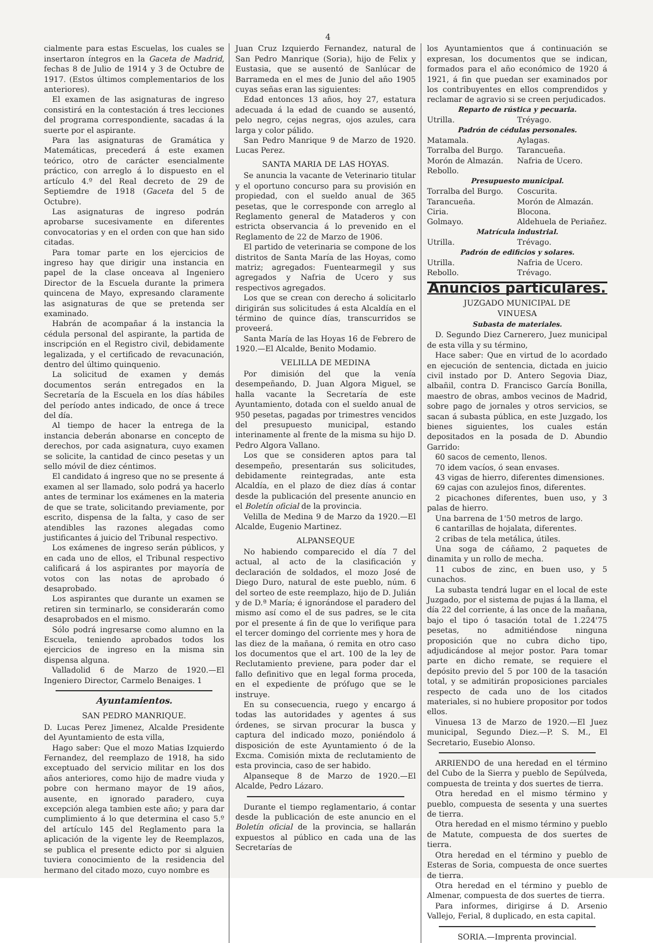4
cialmente para estas Escuelas, los cuales se insertaron íntegros en la Gaceta de Madrid, fechas 8 de Julio de 1914 y 3 de Octubre de 1917. (Estos últimos complementarios de los anteriores).
El examen de las asignaturas de ingreso consistirá en la contestación á tres lecciones del programa correspondiente, sacadas á la suerte por el aspirante.
Para las asignaturas de Gramática y Matemáticas, precederá á este examen teórico, otro de carácter esencialmente práctico, con arreglo á lo dispuesto en el artículo 4.º del Real decreto de 29 de Septiemdre de 1918 (Gaceta del 5 de Octubre).
Las asignaturas de ingreso podrán aprobarse sucesivamente en diferentes convocatorias y en el orden con que han sido citadas.
Para tomar parte en los ejercicios de ingreso hay que dirigir una instancia en papel de la clase onceava al Ingeniero Director de la Escuela durante la primera quincena de Mayo, expresando claramente las asignaturas de que se pretenda ser examinado.
Habrán de acompañar á la instancia la cédula personal del aspirante, la partida de inscripción en el Registro civil, debidamente legalizada, y el certificado de revacunación, dentro del último quinquenio.
La solicitud de examen y demás documentos serán entregados en la Secretaría de la Escuela en los días hábiles del período antes indicado, de once á trece del día.
Al tiempo de hacer la entrega de la instancia deberán abonarse en concepto de derechos, por cada asignatura, cuyo examen se solicite, la cantidad de cinco pesetas y un sello móvil de diez céntimos.
El candidato á ingreso que no se presente á examen al ser llamado, solo podrá ya hacerlo antes de terminar los exámenes en la materia de que se trate, solicitando previamente, por escrito, dispensa de la falta, y caso de ser atendibles las razones alegadas como justificantes á juicio del Tribunal respectivo.
Los exámenes de ingreso serán públicos, y en cada uno de ellos, el Tribunal respectivo calificará á los aspirantes por mayoría de votos con las notas de aprobado ó desaprobado.
Los aspirantes que durante un examen se retiren sin terminarlo, se considerarán como desaprobados en el mismo.
Sólo podrá ingresarse como alumno en la Escuela, teniendo aprobados todos los ejercicios de ingreso en la misma sin dispensa alguna.
Valladolid 6 de Marzo de 1920.—El Ingeniero Director, Carmelo Benaiges. 1
Ayuntamientos.
SAN PEDRO MANRIQUE.
D. Lucas Perez Jimenez, Alcalde Presidente del Ayuntamiento de esta villa,
Hago saber: Que el mozo Matias Izquierdo Fernandez, del reemplazo de 1918, ha sido exceptuado del servicio militar en los dos años anteriores, como hijo de madre viuda y pobre con hermano mayor de 19 años, ausente, en ignorado paradero, cuya excepción alega tambien este año; y para dar cumplimiento á lo que determina el caso 5.º del artículo 145 del Reglamento para la aplicación de la vigente ley de Reemplazos, se publica el presente edicto por si alguien tuviera conocimiento de la residencia del hermano del citado mozo, cuyo nombre es
Juan Cruz Izquierdo Fernandez, natural de San Pedro Manrique (Soria), hijo de Felix y Eustasia, que se ausentó de Sanlúcar de Barrameda en el mes de Junio del año 1905 cuyas señas eran las siguientes:
Edad entonces 13 años, hoy 27, estatura adecuada á la edad de cuando se ausentó, pelo negro, cejas negras, ojos azules, cara larga y color pálido.
San Pedro Manrique 9 de Marzo de 1920. Lucas Perez.
SANTA MARIA DE LAS HOYAS.
Se anuncia la vacante de Veterinario titular y el oportuno concurso para su provisión en propiedad, con el sueldo anual de 365 pesetas, que le corresponde con arreglo al Reglamento general de Mataderos y con estricta observancia á lo prevenido en el Reglamento de 22 de Marzo de 1906.
El partido de veterinaria se compone de los distritos de Santa María de las Hoyas, como matriz; agregados: Fuentearmegil y sus agregados y Nafria de Ucero y sus respectivos agregados.
Los que se crean con derecho á solicitarlo dirigirán sus solicitudes á esta Alcaldía en el término de quince días, transcurridos se proveerá.
Santa María de las Hoyas 16 de Febrero de 1920.—El Alcalde, Benito Modamio.
VELILLA DE MEDINA
Por dimisión del que la venía desempeñando, D. Juan Algora Miguel, se halla vacante la Secretaría de este Ayuntamiento, dotada con el sueldo anual de 950 pesetas, pagadas por trimestres vencidos del presupuesto municipal, estando interinamente al frente de la misma su hijo D. Pedro Algora Vallano.
Los que se consideren aptos para tal desempeño, presentarán sus solicitudes, debidamente reintegradas, ante esta Alcaldía, en el plazo de diez días á contar desde la publicación del presente anuncio en el Boletín oficial de la provincia.
Velilla de Medina 9 de Marzo da 1920.—El Alcalde, Eugenio Martinez.
ALPANSEQUE
No habiendo comparecido el día 7 del actual, al acto de la clasificación y declaración de soldados, el mozo José de Diego Duro, natural de este pueblo, núm. 6 del sorteo de este reemplazo, hijo de D. Julián y de D.ª María; é ignorándose el paradero del mismo así como el de sus padres, se le cita por el presente á fin de que lo verifique para el tercer domingo del corriente mes y hora de las diez de la mañana, ó remita en otro caso los documentos que el art. 100 de la ley de Reclutamiento previene, para poder dar el fallo definitivo que en legal forma proceda, en el expediente de prófugo que se le instruye.
En su consecuencia, ruego y encargo á todas las autoridades y agentes á sus órdenes, se sirvan procurar la busca y captura del indicado mozo, poniéndolo á disposición de este Ayuntamiento ó de la Excma. Comisión mixta de reclutamiento de esta provincia, caso de ser habido.
Alpanseque 8 de Marzo de 1920.—El Alcalde, Pedro Lázaro.
Durante el tiempo reglamentario, á contar desde la publicación de este anuncio en el Boletín oficial de la provincia, se hallarán expuestos al público en cada una de las Secretarías de
los Ayuntamientos que á continuación se expresan, los documentos que se indican, formados para el año económico de 1920 á 1921, á fin que puedan ser examinados por los contribuyentes en ellos comprendidos y reclamar de agravio si se creen perjudicados.
Reparto de rústica y pecuaria.
Utrilla. Tréyago.
Padrón de cédulas personales.
Matamala. Aylagas.
Torralba del Burgo. Tarancueña.
Morón de Almazán. Nafria de Ucero.
Rebollo.
Presupuesto municipal.
Torralba del Burgo. Coscurita.
Tarancueña. Morón de Almazán.
Ciria. Blocona.
Golmayo. Aldehuela de Periañez.
Matrícula industrial.
Utrilla. Trévago.
Padrón de edificios y solares.
Utrilla. Nafria de Ucero.
Rebollo. Trévago.
Anuncios particulares.
JUZGADO MUNICIPAL DE
VINUESA
Subasta de materiales.
D. Segundo Diez Carnerero, Juez municipal de esta villa y su término,
Hace saber: Que en virtud de lo acordado en ejecución de sentencia, dictada en juicio civil instado por D. Antero Segovia Diaz, albañil, contra D. Francisco García Bonilla, maestro de obras, ambos vecinos de Madrid, sobre pago de jornales y otros servicios, se sacan á subasta pública, en este Juzgado, los bienes siguientes, los cuales están depositados en la posada de D. Abundio Garrido:
60 sacos de cemento, llenos.
70 idem vacíos, ó sean envases.
43 vigas de hierro, diferentes dimensiones.
69 cajas con azulejos finos, diferentes.
2 picachones diferentes, buen uso, y 3 palas de hierro.
Una barrena de 1'50 metros de largo.
6 cantarillas de hojalata, diferentes.
2 cribas de tela metálica, útiles.
Una soga de cáñamo, 2 paquetes de dinamita y un rollo de mecha.
11 cubos de zinc, en buen uso, y 5 cunachos.
La subasta tendrá lugar en el local de este Juzgado, por el sistema de pujas á la llama, el día 22 del corriente, á las once de la mañana, bajo el tipo ó tasación total de 1.224'75 pesetas, no admitiéndose ninguna proposición que no cubra dicho tipo, adjudicándose al mejor postor. Para tomar parte en dicho remate, se requiere el depósito previo del 5 por 100 de la tasación total, y se admitirán proposiciones parciales respecto de cada uno de los citados materiales, si no hubiere propositor por todos ellos.
Vinuesa 13 de Marzo de 1920.—El Juez municipal, Segundo Diez.—P. S. M., El Secretario, Eusebio Alonso.
ARRIENDO de una heredad en el término del Cubo de la Sierra y pueblo de Sepúlveda, compuesta de treinta y dos suertes de tierra.
Otra heredad en el mismo término y pueblo, compuesta de sesenta y una suertes de tierra.
Otra heredad en el mismo término y pueblo de Matute, compuesta de dos suertes de tierra.
Otra heredad en el término y pueblo de Esteras de Soria, compuesta de once suertes de tierra.
Otra heredad en el término y pueblo de Almenar, compuesta de dos suertes de tierra.
Para informes, dirigirse á D. Arsenio Vallejo, Ferial, 8 duplicado, en esta capital.
SORIA.—Imprenta provincial.